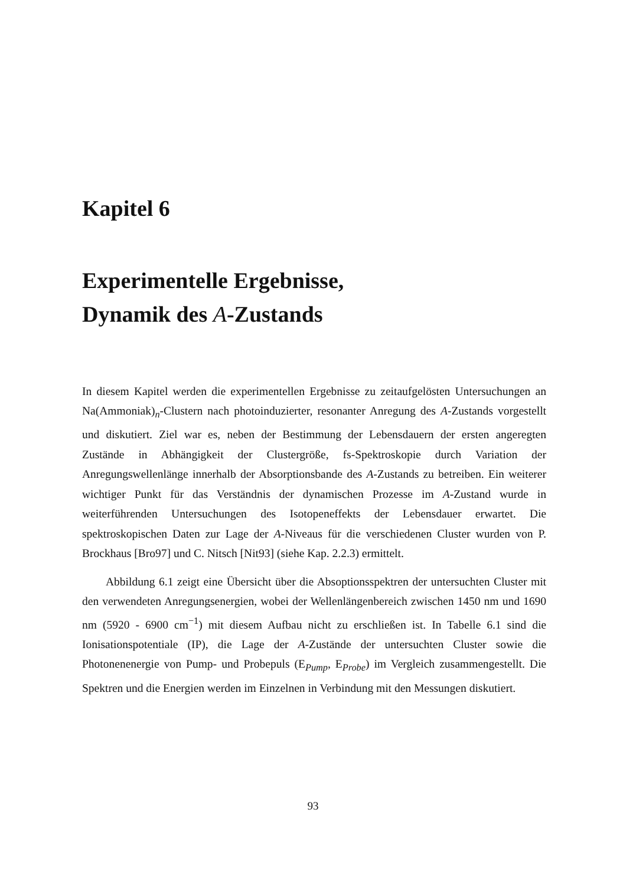Kapitel 6
Experimentelle Ergebnisse,
Dynamik des A-Zustands
In diesem Kapitel werden die experimentellen Ergebnisse zu zeitaufgelösten Untersuchungen an Na(Ammoniak)<sub>n</sub>-Clustern nach photoinduzierter, resonanter Anregung des A-Zustands vorgestellt und diskutiert. Ziel war es, neben der Bestimmung der Lebensdauern der ersten angeregten Zustände in Abhängigkeit der Clustergröße, fs-Spektroskopie durch Variation der Anregungswellenlänge innerhalb der Absorptionsbande des A-Zustands zu betreiben. Ein weiterer wichtiger Punkt für das Verständnis der dynamischen Prozesse im A-Zustand wurde in weiterführenden Untersuchungen des Isotopeneffekts der Lebensdauer erwartet. Die spektroskopischen Daten zur Lage der A-Niveaus für die verschiedenen Cluster wurden von P. Brockhaus [Bro97] und C. Nitsch [Nit93] (siehe Kap. 2.2.3) ermittelt.
Abbildung 6.1 zeigt eine Übersicht über die Absoptionsspektren der untersuchten Cluster mit den verwendeten Anregungsenergien, wobei der Wellenlängenbereich zwischen 1450 nm und 1690 nm (5920 - 6900 cm<sup>−1</sup>) mit diesem Aufbau nicht zu erschließen ist. In Tabelle 6.1 sind die Ionisationspotentiale (IP), die Lage der A-Zustände der untersuchten Cluster sowie die Photonenenergie von Pump- und Probepuls (E<sub>Pump</sub>, E<sub>Probe</sub>) im Vergleich zusammengestellt. Die Spektren und die Energien werden im Einzelnen in Verbindung mit den Messungen diskutiert.
93